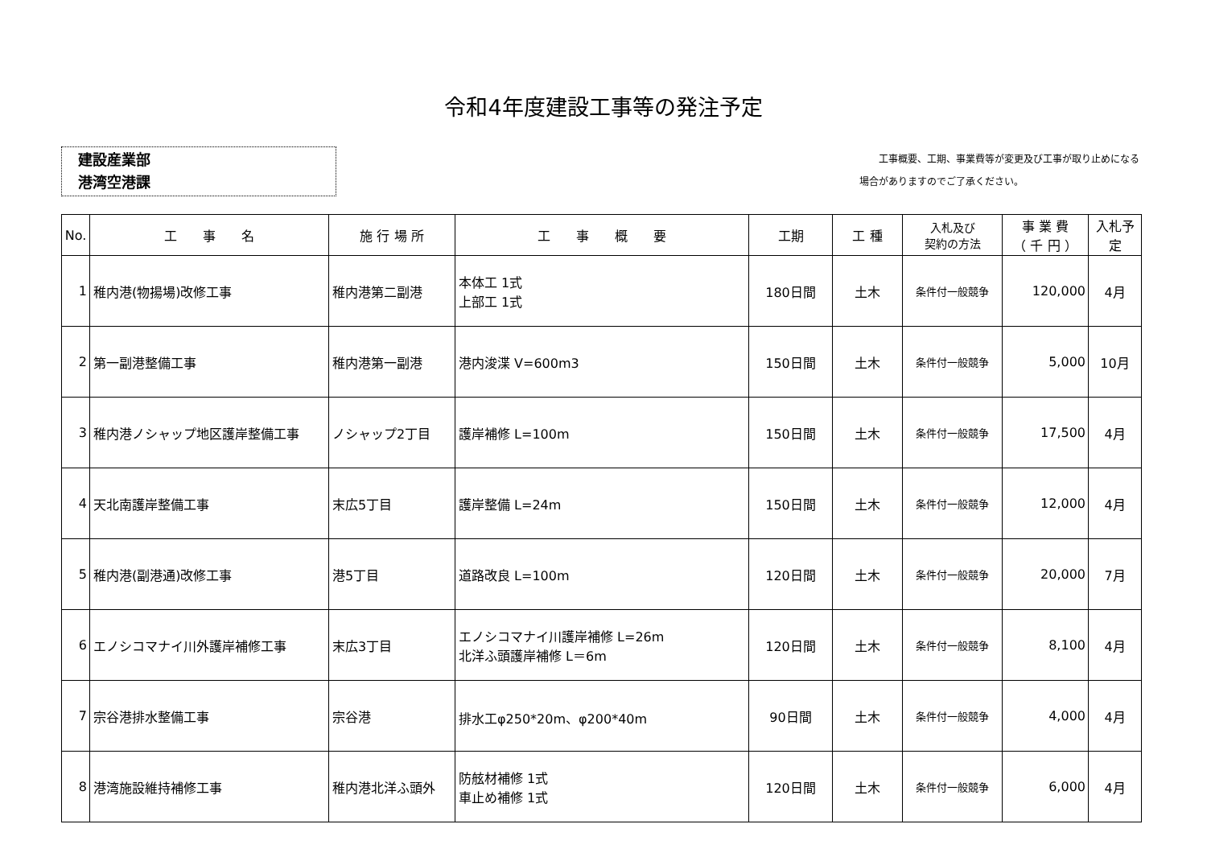令和4年度建設工事等の発注予定
建設産業部
港湾空港課
　　工事概要、工期、事業費等が変更及び工事が取り止めになる
場合がありますのでご了承ください。
| No. | 工 事 名 | 施 行 場 所 | 工 事 概 要 | 工期 | 工 種 | 入札及び 契約の方法 | 事 業 費 （ 千 円 ） | 入札予定 |
| --- | --- | --- | --- | --- | --- | --- | --- | --- |
| 1 | 稚内港(物揚場)改修工事 | 稚内港第二副港 | 本体工 1式 上部工 1式 | 180日間 | 土木 | 条件付一般競争 | 120,000 | 4月 |
| 2 | 第一副港整備工事 | 稚内港第一副港 | 港内浚渫 V=600m3 | 150日間 | 土木 | 条件付一般競争 | 5,000 | 10月 |
| 3 | 稚内港ノシャップ地区護岸整備工事 | ノシャップ2丁目 | 護岸補修 L=100m | 150日間 | 土木 | 条件付一般競争 | 17,500 | 4月 |
| 4 | 天北南護岸整備工事 | 末広5丁目 | 護岸整備 L=24m | 150日間 | 土木 | 条件付一般競争 | 12,000 | 4月 |
| 5 | 稚内港(副港通)改修工事 | 港5丁目 | 道路改良 L=100m | 120日間 | 土木 | 条件付一般競争 | 20,000 | 7月 |
| 6 | エノシコマナイ川外護岸補修工事 | 末広3丁目 | エノシコマナイ川護岸補修 L=26m 北洋ふ頭護岸補修 L＝6m | 120日間 | 土木 | 条件付一般競争 | 8,100 | 4月 |
| 7 | 宗谷港排水整備工事 | 宗谷港 | 排水工φ250*20m、φ200*40m | 90日間 | 土木 | 条件付一般競争 | 4,000 | 4月 |
| 8 | 港湾施設維持補修工事 | 稚内港北洋ふ頭外 | 防舷材補修 1式 車止め補修 1式 | 120日間 | 土木 | 条件付一般競争 | 6,000 | 4月 |